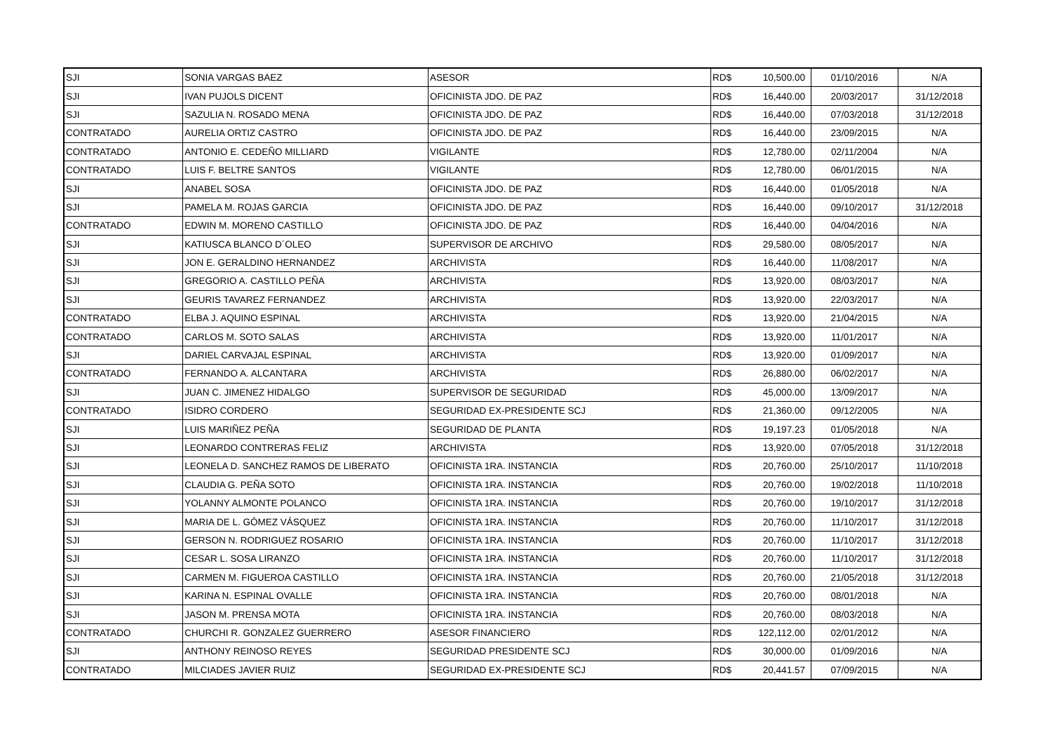| SJI | SONIA VARGAS BAEZ | ASESOR | RD$ | 10,500.00 | 01/10/2016 | N/A |
| SJI | IVAN PUJOLS DICENT | OFICINISTA JDO. DE PAZ | RD$ | 16,440.00 | 20/03/2017 | 31/12/2018 |
| SJI | SAZULIA N. ROSADO MENA | OFICINISTA JDO. DE PAZ | RD$ | 16,440.00 | 07/03/2018 | 31/12/2018 |
| CONTRATADO | AURELIA ORTIZ CASTRO | OFICINISTA JDO. DE PAZ | RD$ | 16,440.00 | 23/09/2015 | N/A |
| CONTRATADO | ANTONIO E. CEDEÑO MILLIARD | VIGILANTE | RD$ | 12,780.00 | 02/11/2004 | N/A |
| CONTRATADO | LUIS F. BELTRE SANTOS | VIGILANTE | RD$ | 12,780.00 | 06/01/2015 | N/A |
| SJI | ANABEL SOSA | OFICINISTA JDO. DE PAZ | RD$ | 16,440.00 | 01/05/2018 | N/A |
| SJI | PAMELA M. ROJAS GARCIA | OFICINISTA JDO. DE PAZ | RD$ | 16,440.00 | 09/10/2017 | 31/12/2018 |
| CONTRATADO | EDWIN M. MORENO CASTILLO | OFICINISTA JDO. DE PAZ | RD$ | 16,440.00 | 04/04/2016 | N/A |
| SJI | KATIUSCA BLANCO D´OLEO | SUPERVISOR DE ARCHIVO | RD$ | 29,580.00 | 08/05/2017 | N/A |
| SJI | JON E. GERALDINO HERNANDEZ | ARCHIVISTA | RD$ | 16,440.00 | 11/08/2017 | N/A |
| SJI | GREGORIO A. CASTILLO PEÑA | ARCHIVISTA | RD$ | 13,920.00 | 08/03/2017 | N/A |
| SJI | GEURIS TAVAREZ FERNANDEZ | ARCHIVISTA | RD$ | 13,920.00 | 22/03/2017 | N/A |
| CONTRATADO | ELBA J. AQUINO ESPINAL | ARCHIVISTA | RD$ | 13,920.00 | 21/04/2015 | N/A |
| CONTRATADO | CARLOS M. SOTO SALAS | ARCHIVISTA | RD$ | 13,920.00 | 11/01/2017 | N/A |
| SJI | DARIEL CARVAJAL ESPINAL | ARCHIVISTA | RD$ | 13,920.00 | 01/09/2017 | N/A |
| CONTRATADO | FERNANDO A. ALCANTARA | ARCHIVISTA | RD$ | 26,880.00 | 06/02/2017 | N/A |
| SJI | JUAN C. JIMENEZ HIDALGO | SUPERVISOR DE SEGURIDAD | RD$ | 45,000.00 | 13/09/2017 | N/A |
| CONTRATADO | ISIDRO CORDERO | SEGURIDAD EX-PRESIDENTE SCJ | RD$ | 21,360.00 | 09/12/2005 | N/A |
| SJI | LUIS MARIÑEZ PEÑA | SEGURIDAD DE PLANTA | RD$ | 19,197.23 | 01/05/2018 | N/A |
| SJI | LEONARDO CONTRERAS FELIZ | ARCHIVISTA | RD$ | 13,920.00 | 07/05/2018 | 31/12/2018 |
| SJI | LEONELA D. SANCHEZ RAMOS DE LIBERATO | OFICINISTA 1RA. INSTANCIA | RD$ | 20,760.00 | 25/10/2017 | 11/10/2018 |
| SJI | CLAUDIA G. PEÑA SOTO | OFICINISTA 1RA. INSTANCIA | RD$ | 20,760.00 | 19/02/2018 | 11/10/2018 |
| SJI | YOLANNY ALMONTE POLANCO | OFICINISTA 1RA. INSTANCIA | RD$ | 20,760.00 | 19/10/2017 | 31/12/2018 |
| SJI | MARIA DE L. GÓMEZ VÁSQUEZ | OFICINISTA 1RA. INSTANCIA | RD$ | 20,760.00 | 11/10/2017 | 31/12/2018 |
| SJI | GERSON N. RODRIGUEZ ROSARIO | OFICINISTA 1RA. INSTANCIA | RD$ | 20,760.00 | 11/10/2017 | 31/12/2018 |
| SJI | CESAR L. SOSA LIRANZO | OFICINISTA 1RA. INSTANCIA | RD$ | 20,760.00 | 11/10/2017 | 31/12/2018 |
| SJI | CARMEN M. FIGUEROA CASTILLO | OFICINISTA 1RA. INSTANCIA | RD$ | 20,760.00 | 21/05/2018 | 31/12/2018 |
| SJI | KARINA N. ESPINAL OVALLE | OFICINISTA 1RA. INSTANCIA | RD$ | 20,760.00 | 08/01/2018 | N/A |
| SJI | JASON M. PRENSA MOTA | OFICINISTA 1RA. INSTANCIA | RD$ | 20,760.00 | 08/03/2018 | N/A |
| CONTRATADO | CHURCHI R. GONZALEZ GUERRERO | ASESOR FINANCIERO | RD$ | 122,112.00 | 02/01/2012 | N/A |
| SJI | ANTHONY REINOSO REYES | SEGURIDAD PRESIDENTE SCJ | RD$ | 30,000.00 | 01/09/2016 | N/A |
| CONTRATADO | MILCIADES JAVIER RUIZ | SEGURIDAD EX-PRESIDENTE SCJ | RD$ | 20,441.57 | 07/09/2015 | N/A |